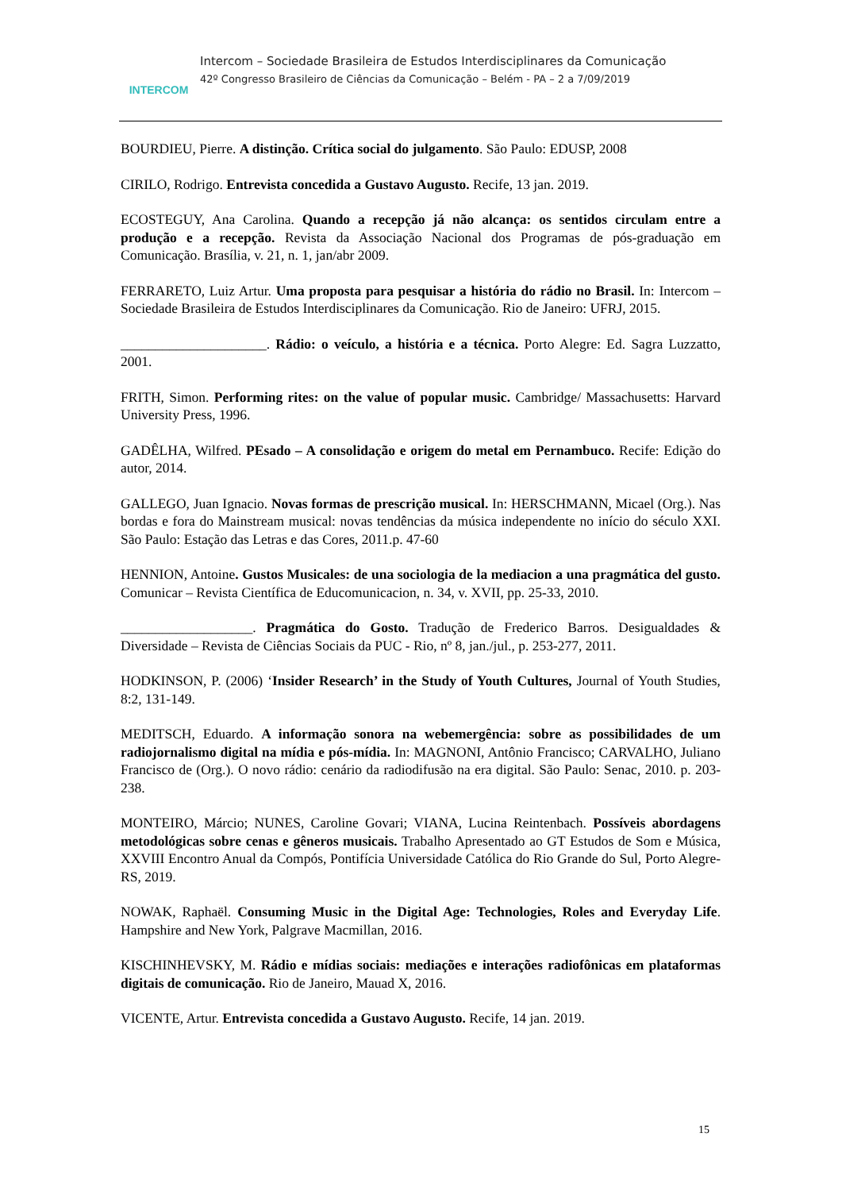INTERCOM
Intercom – Sociedade Brasileira de Estudos Interdisciplinares da Comunicação
42º Congresso Brasileiro de Ciências da Comunicação – Belém - PA – 2 a 7/09/2019
BOURDIEU, Pierre. A distinção. Crítica social do julgamento. São Paulo: EDUSP, 2008
CIRILO, Rodrigo. Entrevista concedida a Gustavo Augusto. Recife, 13 jan. 2019.
ECOSTEGUY, Ana Carolina. Quando a recepção já não alcança: os sentidos circulam entre a produção e a recepção. Revista da Associação Nacional dos Programas de pós-graduação em Comunicação. Brasília, v. 21, n. 1, jan/abr 2009.
FERRARETO, Luiz Artur. Uma proposta para pesquisar a história do rádio no Brasil. In: Intercom – Sociedade Brasileira de Estudos Interdisciplinares da Comunicação. Rio de Janeiro: UFRJ, 2015.
_____________________. Rádio: o veículo, a história e a técnica. Porto Alegre: Ed. Sagra Luzzatto, 2001.
FRITH, Simon. Performing rites: on the value of popular music. Cambridge/ Massachusetts: Harvard University Press, 1996.
GADÊLHA, Wilfred. PEsado – A consolidação e origem do metal em Pernambuco. Recife: Edição do autor, 2014.
GALLEGO, Juan Ignacio. Novas formas de prescrição musical. In: HERSCHMANN, Micael (Org.). Nas bordas e fora do Mainstream musical: novas tendências da música independente no início do século XXI. São Paulo: Estação das Letras e das Cores, 2011.p. 47-60
HENNION, Antoine. Gustos Musicales: de una sociologia de la mediacion a una pragmática del gusto. Comunicar – Revista Científica de Educomunicacion, n. 34, v. XVII, pp. 25-33, 2010.
___________________. Pragmática do Gosto. Tradução de Frederico Barros. Desigualdades & Diversidade – Revista de Ciências Sociais da PUC - Rio, nº 8, jan./jul., p. 253-277, 2011.
HODKINSON, P. (2006) ‘Insider Research’ in the Study of Youth Cultures, Journal of Youth Studies, 8:2, 131-149.
MEDITSCH, Eduardo. A informação sonora na webemergência: sobre as possibilidades de um radiojornalismo digital na mídia e pós-mídia. In: MAGNONI, Antônio Francisco; CARVALHO, Juliano Francisco de (Org.). O novo rádio: cenário da radiodifusão na era digital. São Paulo: Senac, 2010. p. 203-238.
MONTEIRO, Márcio; NUNES, Caroline Govari; VIANA, Lucina Reintenbach. Possíveis abordagens metodológicas sobre cenas e gêneros musicais. Trabalho Apresentado ao GT Estudos de Som e Música, XXVIII Encontro Anual da Compós, Pontifícia Universidade Católica do Rio Grande do Sul, Porto Alegre-RS, 2019.
NOWAK, Raphaël. Consuming Music in the Digital Age: Technologies, Roles and Everyday Life. Hampshire and New York, Palgrave Macmillan, 2016.
KISCHINHEVSKY, M. Rádio e mídias sociais: mediações e interações radiofônicas em plataformas digitais de comunicação. Rio de Janeiro, Mauad X, 2016.
VICENTE, Artur. Entrevista concedida a Gustavo Augusto. Recife, 14 jan. 2019.
15